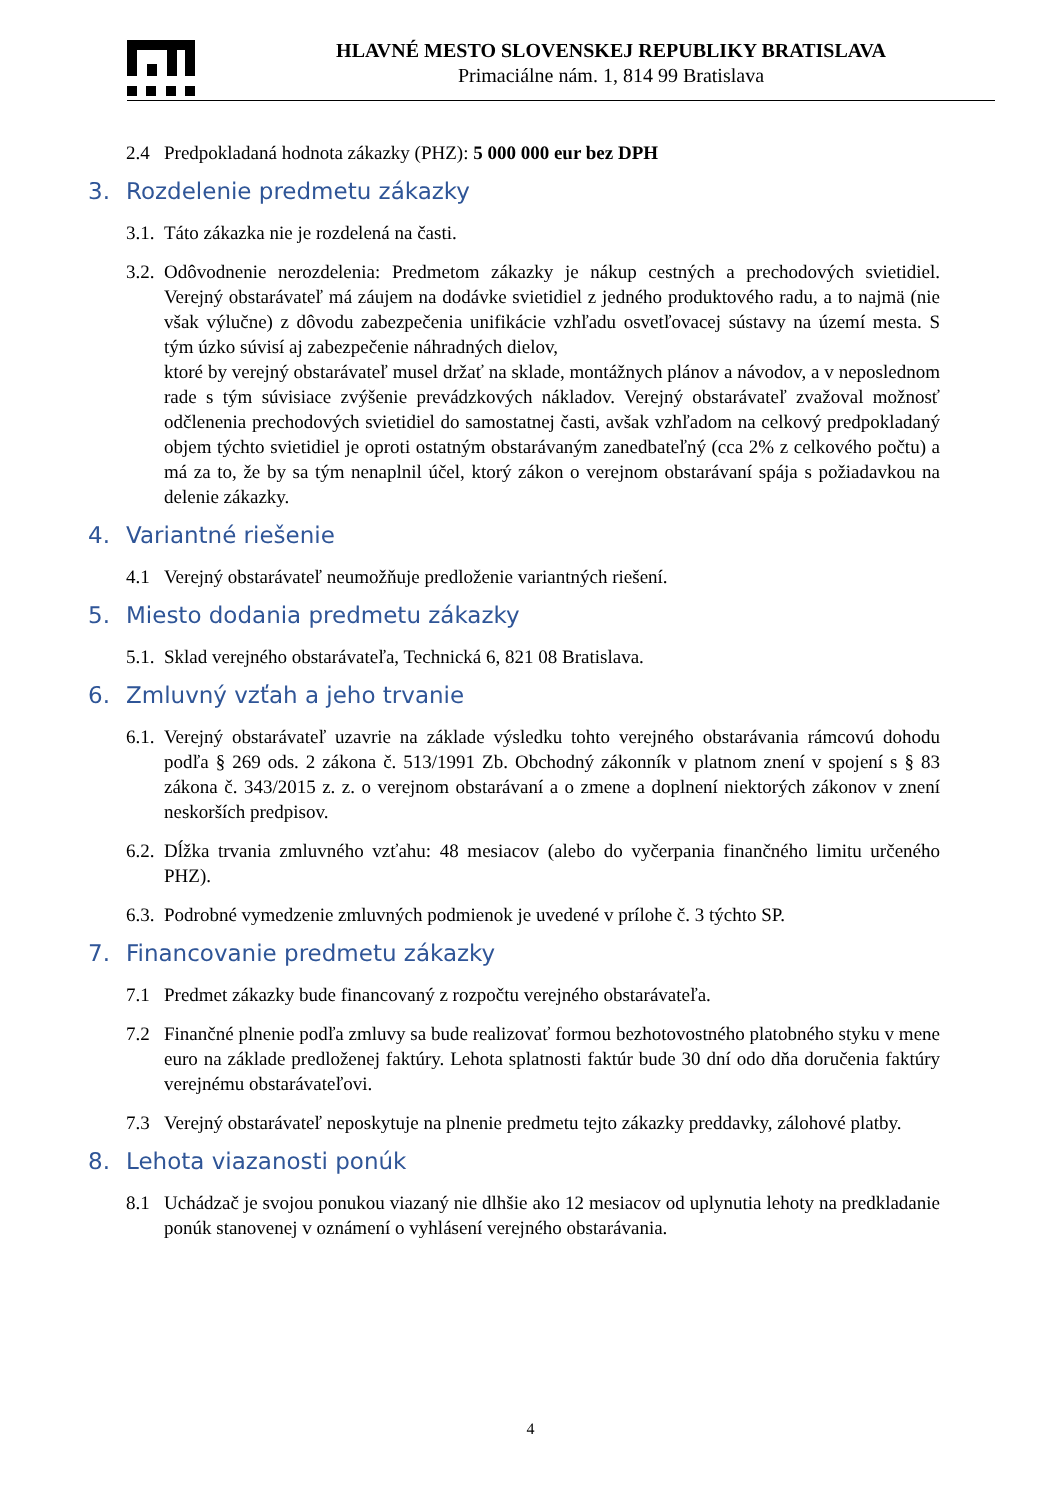HLAVNÉ MESTO SLOVENSKEJ REPUBLIKY BRATISLAVA
Primaciálne nám. 1, 814 99 Bratislava
2.4 Predpokladaná hodnota zákazky (PHZ): 5 000 000 eur bez DPH
3. Rozdelenie predmetu zákazky
3.1. Táto zákazka nie je rozdelená na časti.
3.2. Odôvodnenie nerozdelenia: Predmetom zákazky je nákup cestných a prechodových svietidiel. Verejný obstarávateľ má záujem na dodávke svietidiel z jedného produktového radu, a to najmä (nie však výlučne) z dôvodu zabezpečenia unifikácie vzhľadu osvetľovacej sústavy na území mesta. S tým úzko súvisí aj zabezpečenie náhradných dielov,
ktoré by verejný obstarávateľ musel držať na sklade, montážnych plánov a návodov, a v neposlednom rade s tým súvisiace zvýšenie prevádzkových nákladov. Verejný obstarávateľ zvažoval možnosť odčlenenia prechodových svietidiel do samostatnej časti, avšak vzhľadom na celkový predpokladaný objem týchto svietidiel je oproti ostatným obstarávaným zanedbateľný (cca 2% z celkového počtu) a má za to, že by sa tým nenaplnil účel, ktorý zákon o verejnom obstarávaní spája s požiadavkou na delenie zákazky.
4. Variantné riešenie
4.1 Verejný obstarávateľ neumožňuje predloženie variantných riešení.
5. Miesto dodania predmetu zákazky
5.1. Sklad verejného obstarávateľa, Technická 6, 821 08 Bratislava.
6. Zmluvný vzťah a jeho trvanie
6.1. Verejný obstarávateľ uzavrie na základe výsledku tohto verejného obstarávania rámcovú dohodu podľa § 269 ods. 2 zákona č. 513/1991 Zb. Obchodný zákonník v platnom znení v spojení s § 83 zákona č. 343/2015 z. z. o verejnom obstarávaní a o zmene a doplnení niektorých zákonov v znení neskorších predpisov.
6.2. Dĺžka trvania zmluvného vzťahu: 48 mesiacov (alebo do vyčerpania finančného limitu určeného PHZ).
6.3. Podrobné vymedzenie zmluvných podmienok je uvedené v prílohe č. 3 týchto SP.
7. Financovanie predmetu zákazky
7.1 Predmet zákazky bude financovaný z rozpočtu verejného obstarávateľa.
7.2 Finančné plnenie podľa zmluvy sa bude realizovať formou bezhotovostného platobného styku v mene euro na základe predloženej faktúry. Lehota splatnosti faktúr bude 30 dní odo dňa doručenia faktúry verejnému obstarávateľovi.
7.3 Verejný obstarávateľ neposkytuje na plnenie predmetu tejto zákazky preddavky, zálohové platby.
8. Lehota viazanosti ponúk
8.1 Uchádzač je svojou ponukou viazaný nie dlhšie ako 12 mesiacov od uplynutia lehoty na predkladanie ponúk stanovenej v oznámení o vyhlásení verejného obstarávania.
4